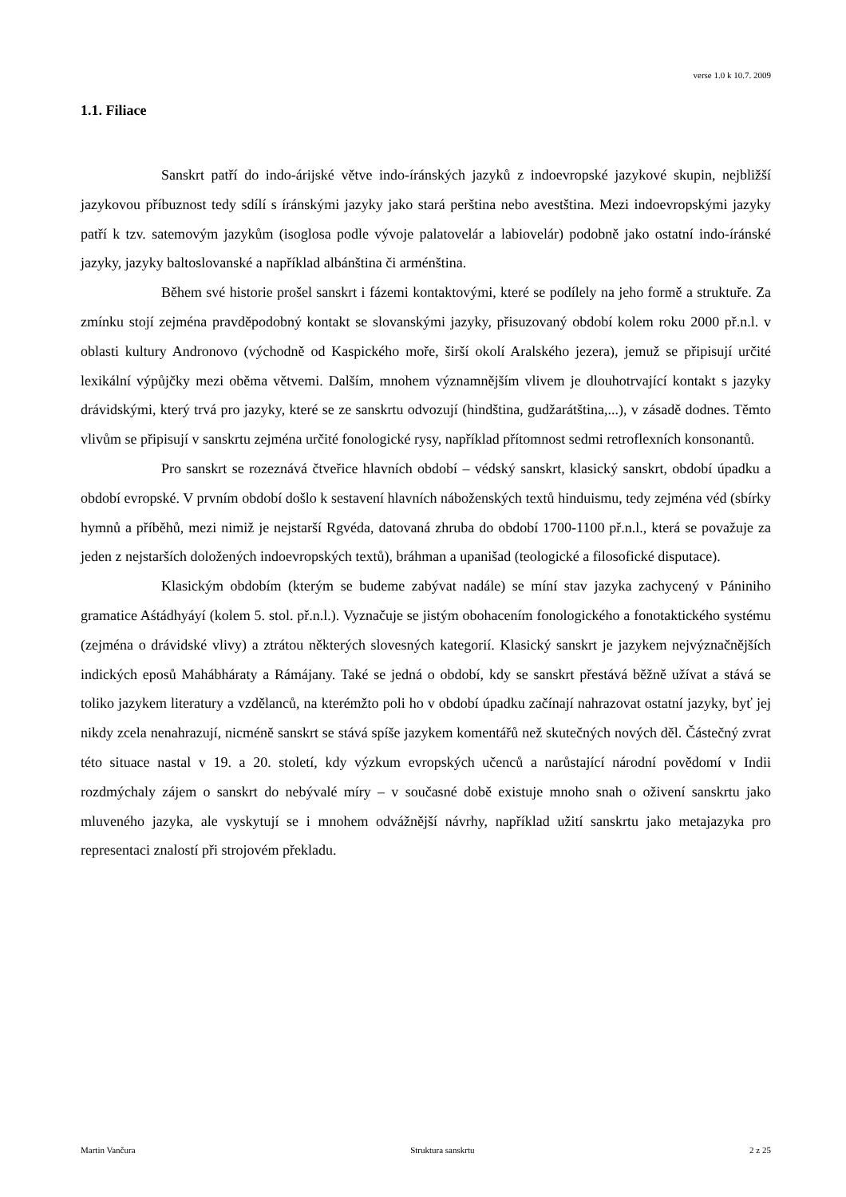verse 1.0 k 10.7. 2009
1.1. Filiace
Sanskrt patří do indo-árijské větve indo-íránských jazyků z indoevropské jazykové skupin, nejbližší jazykovou příbuznost tedy sdílí s íránskými jazyky jako stará perština nebo avestština. Mezi indoevropskými jazyky patří k tzv. satemovým jazykům (isoglosa podle vývoje palatovelár a labiovelár) podobně jako ostatní indo-íránské jazyky, jazyky baltoslovanské a například albánština či arménština.
Během své historie prošel sanskrt i fázemi kontaktovými, které se podílely na jeho formě a struktuře. Za zmínku stojí zejména pravděpodobný kontakt se slovanskými jazyky, přisuzovaný období kolem roku 2000 př.n.l. v oblasti kultury Andronovo (východně od Kaspického moře, širší okolí Aralského jezera), jemuž se připisují určité lexikální výpůjčky mezi oběma větvemi. Dalším, mnohem významnějším vlivem je dlouhotrvající kontakt s jazyky drávidskými, který trvá pro jazyky, které se ze sanskrtu odvozují (hindština, gudžarátština,...), v zásadě dodnes. Těmto vlivům se připisují v sanskrtu zejména určité fonologické rysy, například přítomnost sedmi retroflexních konsonantů.
Pro sanskrt se rozeznává čtveřice hlavních období – védský sanskrt, klasický sanskrt, období úpadku a období evropské. V prvním období došlo k sestavení hlavních náboženských textů hinduismu, tedy zejména véd (sbírky hymnů a příběhů, mezi nimiž je nejstarší Rgvéda, datovaná zhruba do období 1700-1100 př.n.l., která se považuje za jeden z nejstarších doložených indoevropských textů), bráhman a upanišad (teologické a filosofické disputace).
Klasickým obdobím (kterým se budeme zabývat nadále) se míní stav jazyka zachycený v Pániniho gramatice Aśtádhyáyí (kolem 5. stol. př.n.l.). Vyznačuje se jistým obohacením fonologického a fonotaktického systému (zejména o drávidské vlivy) a ztrátou některých slovesných kategorií. Klasický sanskrt je jazykem nejvýznačnějších indických eposů Mahábháraty a Rámájany. Také se jedná o období, kdy se sanskrt přestává běžně užívat a stává se toliko jazykem literatury a vzdělanců, na kterémžto poli ho v období úpadku začínají nahrazovat ostatní jazyky, byť jej nikdy zcela nenahrazují, nicméně sanskrt se stává spíše jazykem komentářů než skutečných nových děl. Částečný zvrat této situace nastal v 19. a 20. století, kdy výzkum evropských učenců a narůstající národní povědomí v Indii rozdmýchaly zájem o sanskrt do nebývalé míry – v současné době existuje mnoho snah o oživení sanskrtu jako mluveného jazyka, ale vyskytují se i mnohem odvážnější návrhy, například užití sanskrtu jako metajazyka pro representaci znalostí při strojovém překladu.
Martin Vančura Struktura sanskrtu 2 z 25